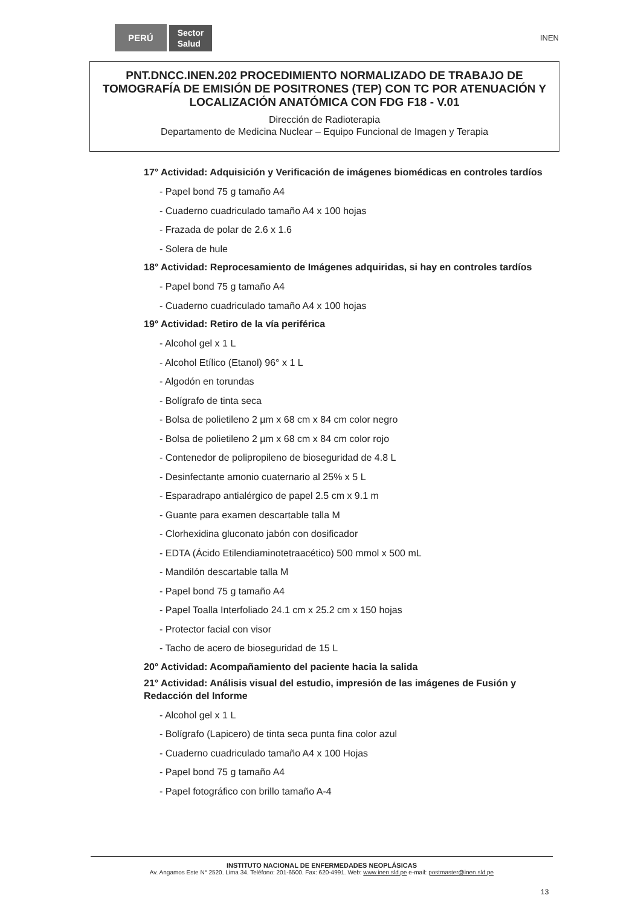PERÚ Sector
Salud INEN
PNT.DNCC.INEN.202 PROCEDIMIENTO NORMALIZADO DE TRABAJO DE TOMOGRAFÍA DE EMISIÓN DE POSITRONES (TEP) CON TC POR ATENUACIÓN Y LOCALIZACIÓN ANATÓMICA CON FDG F18 - V.01
Dirección de Radioterapia
Departamento de Medicina Nuclear – Equipo Funcional de Imagen y Terapia
17° Actividad: Adquisición y Verificación de imágenes biomédicas en controles tardíos
- Papel bond 75 g tamaño A4
- Cuaderno cuadriculado tamaño A4 x 100 hojas
- Frazada de polar de 2.6 x 1.6
- Solera de hule
18° Actividad: Reprocesamiento de Imágenes adquiridas, si hay en controles tardíos
- Papel bond 75 g tamaño A4
- Cuaderno cuadriculado tamaño A4 x 100 hojas
19° Actividad: Retiro de la vía periférica
- Alcohol gel x 1 L
- Alcohol Etílico (Etanol) 96° x 1 L
- Algodón en torundas
- Bolígrafo de tinta seca
- Bolsa de polietileno 2 µm x 68 cm x 84 cm color negro
- Bolsa de polietileno 2 µm x 68 cm x 84 cm color rojo
- Contenedor de polipropileno de bioseguridad de 4.8 L
- Desinfectante amonio cuaternario al 25% x 5 L
- Esparadrapo antialérgico de papel 2.5 cm x 9.1 m
- Guante para examen descartable talla M
- Clorhexidina gluconato jabón con dosificador
- EDTA (Ácido Etilendiaminotetraacético) 500 mmol x 500 mL
- Mandilón descartable talla M
- Papel bond 75 g tamaño A4
- Papel Toalla Interfoliado 24.1 cm x 25.2 cm x 150 hojas
- Protector facial con visor
- Tacho de acero de bioseguridad de 15 L
20° Actividad: Acompañamiento del paciente hacia la salida
21° Actividad: Análisis visual del estudio, impresión de las imágenes de Fusión y Redacción del Informe
- Alcohol gel x 1 L
- Bolígrafo (Lapicero) de tinta seca punta fina color azul
- Cuaderno cuadriculado tamaño A4 x 100 Hojas
- Papel bond 75 g tamaño A4
- Papel fotográfico con brillo tamaño A-4
INSTITUTO NACIONAL DE ENFERMEDADES NEOPLÁSICAS
Av. Angamos Este N° 2520. Lima 34. Teléfono: 201-6500. Fax: 620-4991. Web: www.inen.sld.pe e-mail: postmaster@inen.sld.pe
13